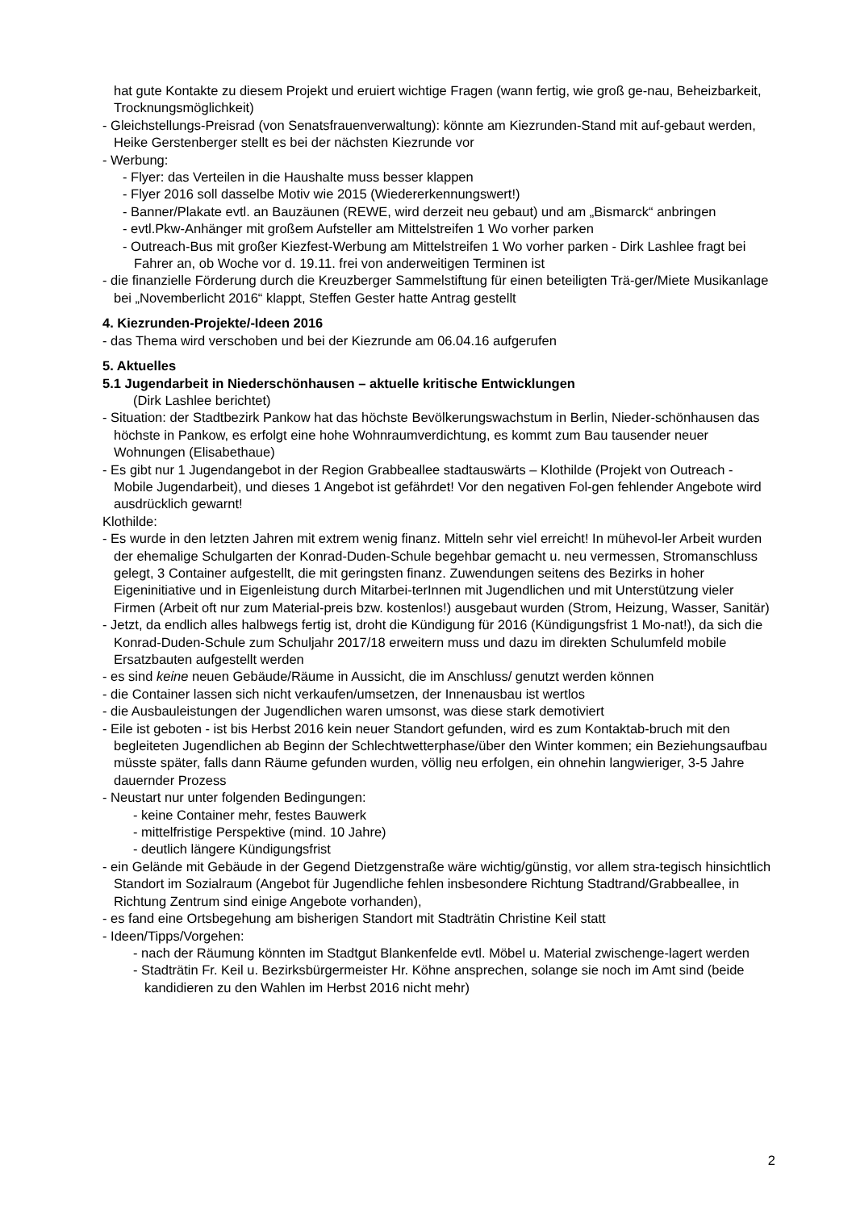hat gute Kontakte zu diesem Projekt und eruiert wichtige Fragen (wann fertig, wie groß ge-nau, Beheizbarkeit, Trocknungsmöglichkeit)
- Gleichstellungs-Preisrad (von Senatsfrauenverwaltung): könnte am Kiezrunden-Stand mit auf-gebaut werden, Heike Gerstenberger stellt es bei der nächsten Kiezrunde vor
- Werbung:
- Flyer: das Verteilen in die Haushalte muss besser klappen
- Flyer 2016 soll dasselbe Motiv wie 2015 (Wiedererkennungswert!)
- Banner/Plakate evtl. an Bauzäunen (REWE, wird derzeit neu gebaut) und am „Bismarck“ anbringen
- evtl.Pkw-Anhänger mit großem Aufsteller am Mittelstreifen 1 Wo vorher parken
- Outreach-Bus mit großer Kiezfest-Werbung am Mittelstreifen 1 Wo vorher parken - Dirk Lashlee fragt bei Fahrer an, ob Woche vor d. 19.11. frei von anderweitigen Terminen ist
- die finanzielle Förderung durch die Kreuzberger Sammelstiftung für einen beteiligten Trä-ger/Miete Musikanlage bei „Novemberlicht 2016“ klappt, Steffen Gester hatte Antrag gestellt
4. Kiezrunden-Projekte/-Ideen 2016
- das Thema wird verschoben und bei der Kiezrunde am 06.04.16 aufgerufen
5. Aktuelles
5.1 Jugendarbeit in Niederschönhausen – aktuelle kritische Entwicklungen
(Dirk Lashlee berichtet)
- Situation: der Stadtbezirk Pankow hat das höchste Bevölkerungswachstum in Berlin, Nieder-schönhausen das höchste in Pankow, es erfolgt eine hohe Wohnraumverdichtung, es kommt zum Bau tausender neuer Wohnungen (Elisabethaue)
- Es gibt nur 1 Jugendangebot in der Region Grabbeallee stadtauswärts – Klothilde (Projekt von Outreach - Mobile Jugendarbeit), und dieses 1 Angebot ist gefährdet! Vor den negativen Fol-gen fehlender Angebote wird ausdrücklich gewarnt!
Klothilde:
- Es wurde in den letzten Jahren mit extrem wenig finanz. Mitteln sehr viel erreicht! In mühevol-ler Arbeit wurden der ehemalige Schulgarten der Konrad-Duden-Schule begehbar gemacht u. neu vermessen, Stromanschluss gelegt, 3 Container aufgestellt, die mit geringsten finanz. Zuwendungen seitens des Bezirks in hoher Eigeninitiative und in Eigenleistung durch Mitarbei-terInnen mit Jugendlichen und mit Unterstützung vieler Firmen (Arbeit oft nur zum Material-preis bzw. kostenlos!) ausgebaut wurden (Strom, Heizung, Wasser, Sanitär)
- Jetzt, da endlich alles halbwegs fertig ist, droht die Kündigung für 2016 (Kündigungsfrist 1 Mo-nat!), da sich die Konrad-Duden-Schule zum Schuljahr 2017/18 erweitern muss und dazu im direkten Schulumfeld mobile Ersatzbauten aufgestellt werden
- es sind keine neuen Gebäude/Räume in Aussicht, die im Anschluss/ genutzt werden können
- die Container lassen sich nicht verkaufen/umsetzen, der Innenausbau ist wertlos
- die Ausbauleistungen der Jugendlichen waren umsonst, was diese stark demotiviert
- Eile ist geboten - ist bis Herbst 2016 kein neuer Standort gefunden, wird es zum Kontaktab-bruch mit den begleiteten Jugendlichen ab Beginn der Schlechtwetterphase/über den Winter kommen; ein Beziehungsaufbau müsste später, falls dann Räume gefunden wurden, völlig neu erfolgen, ein ohnehin langwieriger, 3-5 Jahre dauernder Prozess
- Neustart nur unter folgenden Bedingungen:
- keine Container mehr, festes Bauwerk
- mittelfristige Perspektive (mind. 10 Jahre)
- deutlich längere Kündigungsfrist
- ein Gelände mit Gebäude in der Gegend Dietzgenstraße wäre wichtig/günstig, vor allem stra-tegisch hinsichtlich Standort im Sozialraum (Angebot für Jugendliche fehlen insbesondere Richtung Stadtrand/Grabbeallee, in Richtung Zentrum sind einige Angebote vorhanden),
- es fand eine Ortsbegehung am bisherigen Standort mit Stadträtin Christine Keil statt
- Ideen/Tipps/Vorgehen:
- nach der Räumung könnten im Stadtgut Blankenfelde evtl. Möbel u. Material zwischenge-lagert werden
- Stadträtin Fr. Keil u. Bezirksbürgermeister Hr. Köhne ansprechen, solange sie noch im Amt sind (beide kandidieren zu den Wahlen im Herbst 2016 nicht mehr)
2